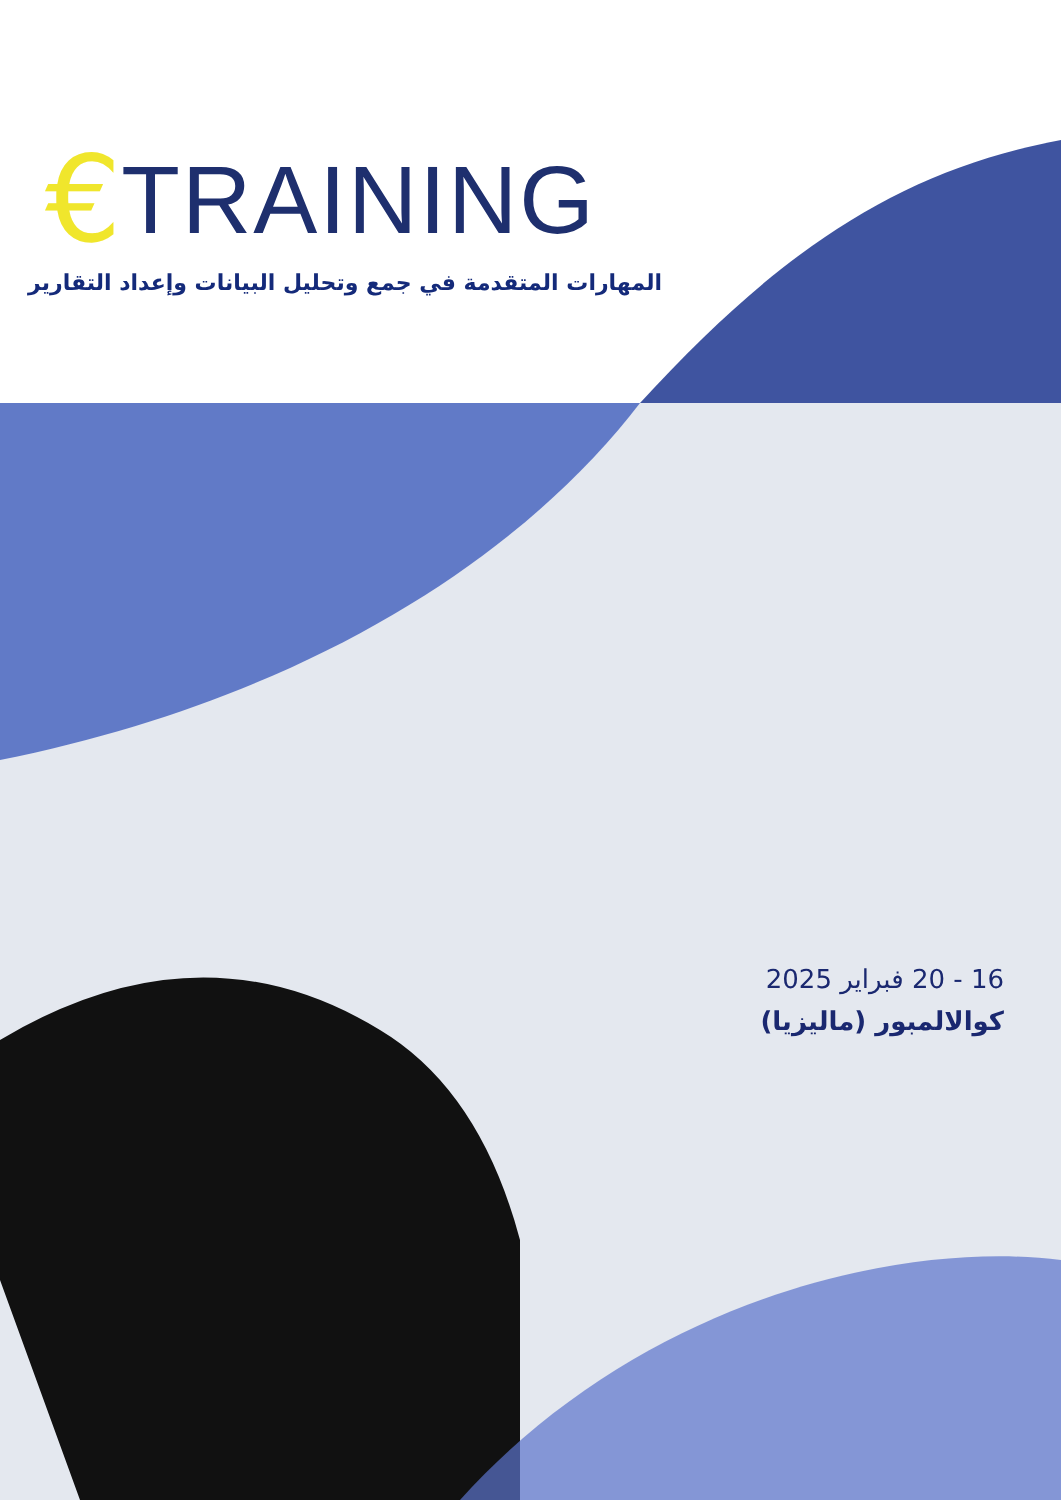€ TRAINING
المهارات المتقدمة في جمع وتحليل البيانات وإعداد التقارير
16 - 20 فبراير 2025
كوالالمبور (ماليزيا)